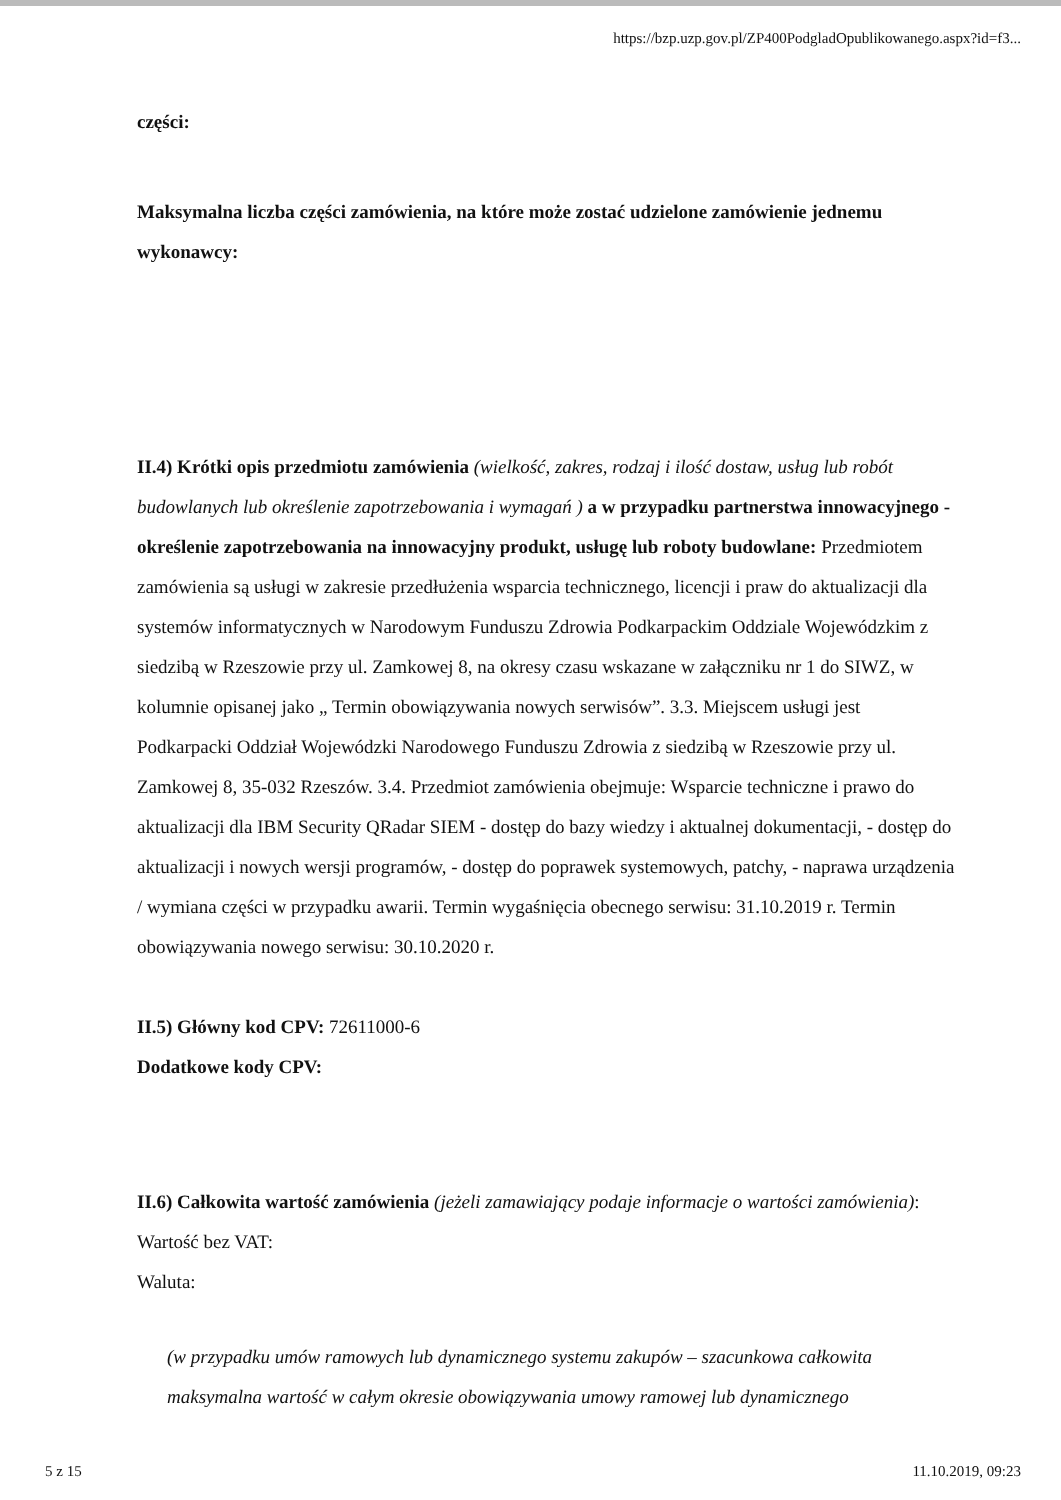https://bzp.uzp.gov.pl/ZP400PodgladOpublikowanego.aspx?id=f3...
części:
Maksymalna liczba części zamówienia, na które może zostać udzielone zamówienie jednemu wykonawcy:
II.4) Krótki opis przedmiotu zamówienia (wielkość, zakres, rodzaj i ilość dostaw, usług lub robót budowlanych lub określenie zapotrzebowania i wymagań ) a w przypadku partnerstwa innowacyjnego - określenie zapotrzebowania na innowacyjny produkt, usługę lub roboty budowlane: Przedmiotem zamówienia są usługi w zakresie przedłużenia wsparcia technicznego, licencji i praw do aktualizacji dla systemów informatycznych w Narodowym Funduszu Zdrowia Podkarpackim Oddziale Wojewódzkim z siedzibą w Rzeszowie przy ul. Zamkowej 8, na okresy czasu wskazane w załączniku nr 1 do SIWZ, w kolumnie opisanej jako „ Termin obowiązywania nowych serwisów”. 3.3. Miejscem usługi jest Podkarpacki Oddział Wojewódzki Narodowego Funduszu Zdrowia z siedzibą w Rzeszowie przy ul. Zamkowej 8, 35-032 Rzeszów. 3.4. Przedmiot zamówienia obejmuje: Wsparcie techniczne i prawo do aktualizacji dla IBM Security QRadar SIEM - dostęp do bazy wiedzy i aktualnej dokumentacji, - dostęp do aktualizacji i nowych wersji programów, - dostęp do poprawek systemowych, patchy, - naprawa urządzenia / wymiana części w przypadku awarii. Termin wygaśnięcia obecnego serwisu: 31.10.2019 r. Termin obowiązywania nowego serwisu: 30.10.2020 r.
II.5) Główny kod CPV: 72611000-6
Dodatkowe kody CPV:
II.6) Całkowita wartość zamówienia (jeżeli zamawiający podaje informacje o wartości zamówienia):
Wartość bez VAT:
Waluta:
(w przypadku umów ramowych lub dynamicznego systemu zakupów – szacunkowa całkowita maksymalna wartość w całym okresie obowiązywania umowy ramowej lub dynamicznego
5 z 15 11.10.2019, 09:23